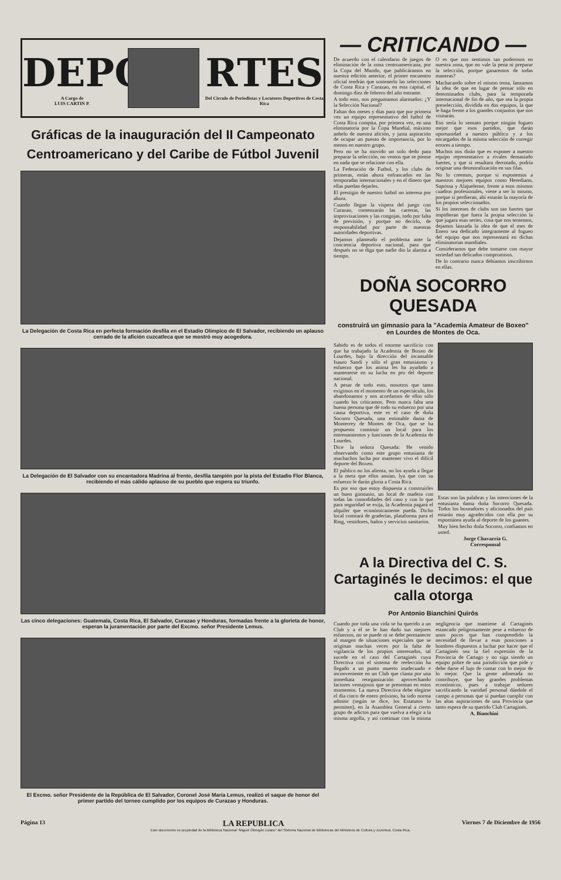DEPO
A Cargo de
LUIS CARTIN P.
RTES
Del Circulo de Periodistas y Locutores Deportivos de Costa Rica
Gráficas de la inauguración del II Campeonato Centroamericano y del Caribe de Fútbol Juvenil
La Delegación de Costa Rica en perfecta formación desfila en el Estadio Olímpico de El Salvador, recibiendo un aplauso cerrado de la afición cuzcatleca que se mostró muy acogedora.
La Delegación de El Salvador con su encantadora Madrina al frente, desfila tampién por la pista del Estadio Flor Blanca, recibiendo el más cálido aplauso de su pueblo que espera su triunfo.
Las cinco delegaciones: Guatemala, Costa Rica, El Salvador, Curazao y Honduras, formadas frente a la glorieta de honor, esperan la juramentación por parte del Excmo. señor Presidente Lemus.
El Excmo. señor Presidente de la República de El Salvador, Coronel José María Lemus, realizó el saque de honor del primer partido del torneo cumplido por los equipos de Curazao y Honduras.
— CRITICANDO —
De acuerdo con el calendario de juegos de eliminación de la zona centroamericana, por la Copa del Mundo, que publicáramos en nuestra edición anterior, el primer encuentro oficial tendrán que sostenerlo las selecciones de Costa Rica y Curazao, en esta capital, el domingo diez de febrero del año entrante.
A todo esto, nos preguntamos alarmados: ¿Y la Selección Nacional?
Faltan dos meses y días para que por primera vez un equipo representativo del futbol de Costa Rica compita, por primera vez, en una eliminatoria por la Copa Mundial, máximo anhelo de nuestra afición, y justa aspiración de ocupar un puesto de importancia, por lo menos en nuestro grupo.
Pero no se ha movido un solo dedo para preparar la selección, no vemos que se piense en nada que se relacione con ella.
La Federación de Futbol, y los clubs de primeras, están ahora enfrascados en las temporadas internacionales y en el dinero que ellas puedan dejarles.
El prestigio de nuestro futbol no interesa por ahora.
Cuando llegue la víspera del juego con Curazao, comenzarán las carreras, las improvizaciones y las congojas, todo por falta de previsión, y porque no decirlo, de responsabilidad por parte de nuestras autoridades deportivas.
Dejamos planteado el problema ante la conciencia deportiva nacional, para que después no se diga que nadie dio la alarma a tiempo.
O es que nos sentimos tan poderosos en nuestra zona, que no vale la pena ni preparar la selección, porque ganaremos de todas maneras?
Machacando sobre el mismo tema, lanzamos la idea de que en lugar de pensar sólo en determinados clubs, para la temporada internacional de fin de año, que sea la propia preselección, dividida en dos equipos, la que le haga frente a los grandes conjuntos que nos visitarán.
Eso sería lo sensato porque ningún fogueo mejor que esos partidos, que darán oportunidad a nuestro público y a los encargados de la misma selección de corregir errores a tiempo.
Muchos nos dirán que es exponer a nuestro equipo representativo a rivales demasiado fuertes, y que si resultara derrotado, podría originar una desmoralización en sus filas.
No lo creemos, porque si exponemos a nuestros mejores equipos como Herediano, Saprissa y Alajuelense, frente a esos mismos cuadros profesionales, viene a ser lo mismo, porque si perdieran, ahí estarán la mayoría de los propios seleccionados.
Si los intereses de clubs son tan fuertes que impidieran que fuera la propia selección la que jugara esas series, cosa que nos tememos, dejamos lanzada la idea de que el mes de Enero sea dedicado íntegramente al fogueo del equipo que nos representará en dichas eliminatorias mundiales.
Consideramos que debe tomarse con mayor seriedad tan delicados compromisos.
De lo contrario nunca debíamos inscribirnos en ellas.
DOÑA SOCORRO QUESADA
construirá un gimnasio para la "Academia Amateur de Boxeo" en Lourdes de Montes de Oca.
Sabido es de todos el enorme sacrificio con que ha trabajado la Academia de Boxeo de Lourdes, bajo la dirección del incansable Isauro Sandí y sólo el gran entusiasmo y esfuerzo que los anima les ha ayudado a mantenerse en su lucha en pro del deporte nacional.
A pesar de todo esto, nosotros que tanto exigimos en el momento de un espectáculo, los abandonamos y nos acordamos de ellos sólo cuando los criticamos. Pero nunca falta una buena persona que dé todo su esfuerzo por una causa deportiva, este es el caso de doña Socorro Quesada, una estimable dama de Monterrey de Montes de Oca, que se ha propuesto construir un local para los entrenamientos y funciones de la Academia de Lourdes.
Dice la señora Quesada: He venido observando como este grupo entusiasta de muchachos lucha por mantener vivo el difícil deporte del Boxeo.
El público no los alienta, no los ayuda a llegar a la meta que ellos ansían, lya que con su esfuerzo le darán gloria a Costa Rica.
Es por eso que estoy dispuesta a construirles un buen gimnasio, un local de madera con todas las comodidades del caso y con lo que para seguridad se exija, la Academia pagará el alquiler que económicamente pueda. Dicho local constará de graderías, plataforma para el Ring, vestidores, baños y servicios sanitarios.
Estas son las palabras y las intenciones de la entusiasta dama doña Socorro Quesada. Todos los boxeadores y aficionados del país estarán muy agradecidos con ella por su espontánea ayuda al deporte de los guantes.
Muy bien hecho doña Socorro, confiamos en usted.
Jorge Chavarría G.
Corresponsal
A la Directiva del C. S. Cartaginés le decimos: el que calla otorga
Por Antonio Bianchini Quirós
Cuando por toda una vida se ha querido a un Club y a él se le han dado sus mejores esfuerzos, no se puede ni se debe permanecer al margen de situaciones especiales que se originan muchas veces por la falta de vigilancia de los propios interesados, tal sucede en el caso del Cartaginés cuya Directiva con el sistema de reelección ha llegado a un punto muerto inadecuado e inconveniente en un Club que clama por una inmediata reorganización aprovechando factores ventajosos que se presentan en estos momentos. La nueva Directiva debe elegirse el día cinco de enero próximo, ha sido norma admitir (según se dice, los Estatutos lo permiten), en la Asamblea General a cierto grupo de adictos para que vuelva a elegir a la misma argolla, y así continuar con la misma negligencia que mantiene al Cartaginés estancado peligrosamente pese a esfuerzo de unos pocos que han comprendido la necesidad de llevar a esas posiciones a hombres dispuestos a luchar por hacer que el Cartaginés sea la fiel expresión de la Provincia de Cartago y no siga siendo un equipo pobre de una jurisdicción que pide y debe darse el lujo de contar con lo mejor de lo mejor. Que la gente adinerada no contribuye, que hay grandes problemas económicos, pues a trabajar señores sacrificando la vanidad personal dándole el campo a personas que sí puedan cumplir con las altas aspiraciones de una Provincia que tanto espera de su querido Club Cartaginés.
A. Bianchini
Página 13 LA REPUBLICA Viernes 7 de Diciembre de 1956
Este documento es propiedad de la Biblioteca Nacional "Miguel Obregón Lizano" del Sistema Nacional de Bibliotecas del Ministerio de Cultura y Juventud, Costa Rica.